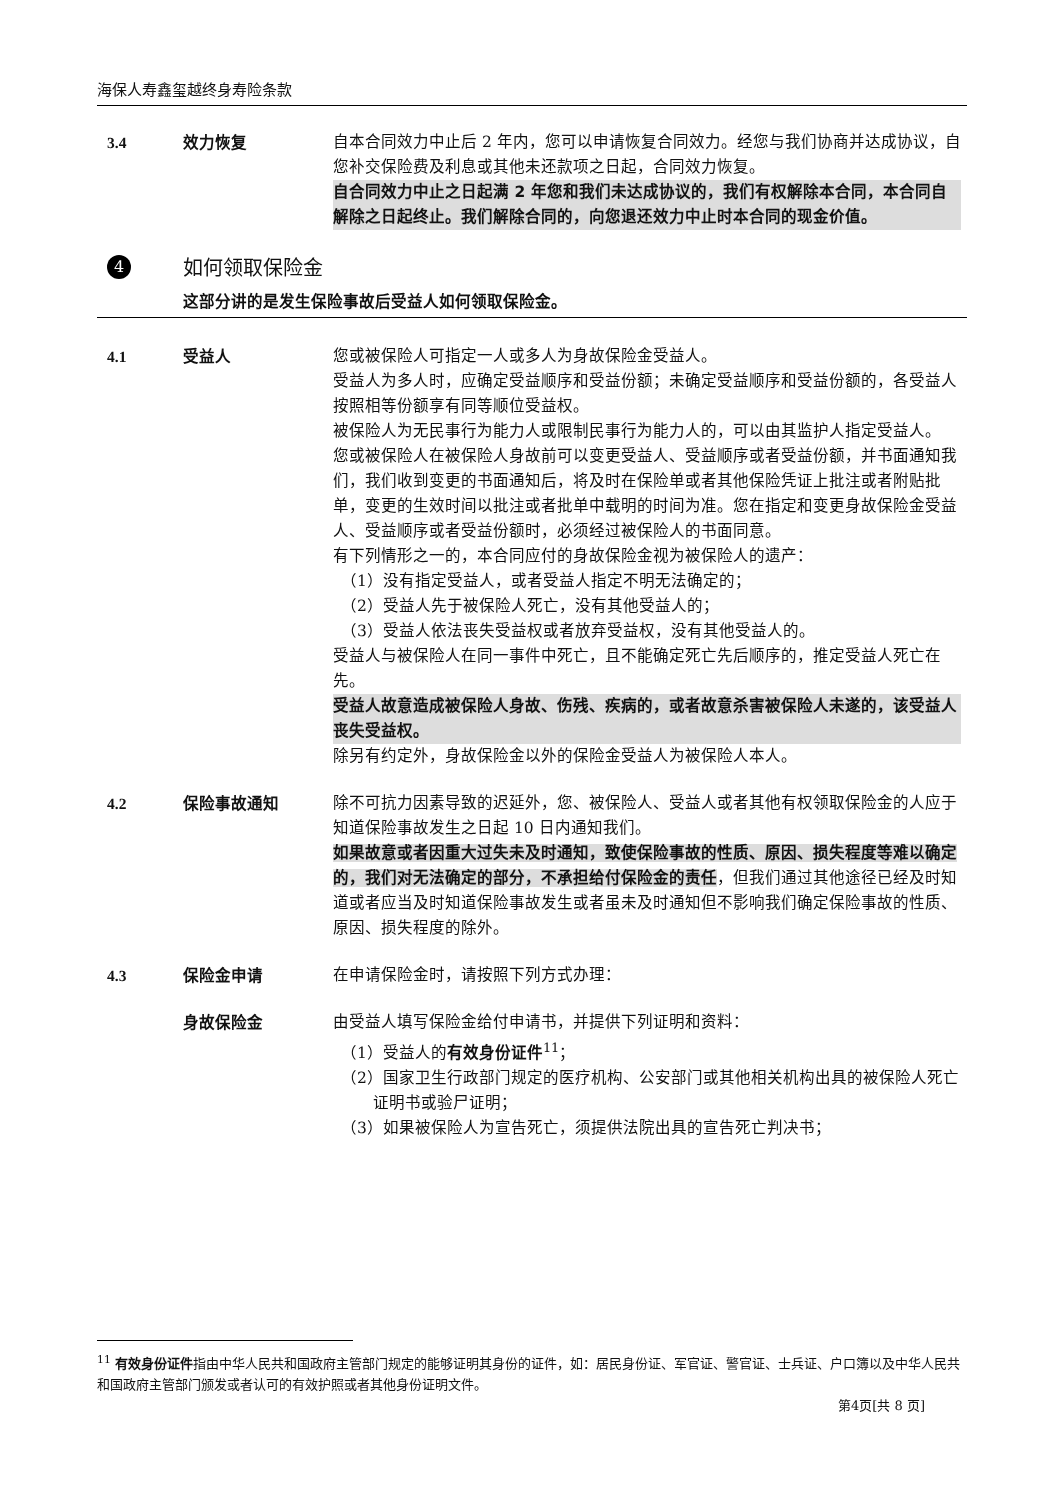海保人寿鑫玺越终身寿险条款
3.4 效力恢复 自本合同效力中止后 2 年内，您可以申请恢复合同效力。经您与我们协商并达成协议，自您补交保险费及利息或其他未还款项之日起，合同效力恢复。
自合同效力中止之日起满 2 年您和我们未达成协议的，我们有权解除本合同，本合同自解除之日起终止。我们解除合同的，向您退还效力中止时本合同的现金价值。
4
如何领取保险金
这部分讲的是发生保险事故后受益人如何领取保险金。
4.1 受益人 您或被保险人可指定一人或多人为身故保险金受益人。
受益人为多人时，应确定受益顺序和受益份额；未确定受益顺序和受益份额的，各受益人按照相等份额享有同等顺位受益权。
被保险人为无民事行为能力人或限制民事行为能力人的，可以由其监护人指定受益人。
您或被保险人在被保险人身故前可以变更受益人、受益顺序或者受益份额，并书面通知我们，我们收到变更的书面通知后，将及时在保险单或者其他保险凭证上批注或者附贴批单，变更的生效时间以批注或者批单中载明的时间为准。您在指定和变更身故保险金受益人、受益顺序或者受益份额时，必须经过被保险人的书面同意。
有下列情形之一的，本合同应付的身故保险金视为被保险人的遗产：
（1）没有指定受益人，或者受益人指定不明无法确定的；
（2）受益人先于被保险人死亡，没有其他受益人的；
（3）受益人依法丧失受益权或者放弃受益权，没有其他受益人的。
受益人与被保险人在同一事件中死亡，且不能确定死亡先后顺序的，推定受益人死亡在先。
受益人故意造成被保险人身故、伤残、疾病的，或者故意杀害被保险人未遂的，该受益人丧失受益权。
除另有约定外，身故保险金以外的保险金受益人为被保险人本人。
4.2 保险事故通知 除不可抗力因素导致的迟延外，您、被保险人、受益人或者其他有权领取保险金的人应于知道保险事故发生之日起 10 日内通知我们。
如果故意或者因重大过失未及时通知，致使保险事故的性质、原因、损失程度等难以确定的，我们对无法确定的部分，不承担给付保险金的责任，但我们通过其他途径已经及时知道或者应当及时知道保险事故发生或者虽未及时通知但不影响我们确定保险事故的性质、原因、损失程度的除外。
4.3 保险金申请 在申请保险金时，请按照下列方式办理：
身故保险金 由受益人填写保险金给付申请书，并提供下列证明和资料：
（1）受益人的有效身份证件<sup>11</sup>；
（2）国家卫生行政部门规定的医疗机构、公安部门或其他相关机构出具的被保险人死亡证明书或验尸证明；
（3）如果被保险人为宣告死亡，须提供法院出具的宣告死亡判决书；
<sup>11</sup> 有效身份证件指由中华人民共和国政府主管部门规定的能够证明其身份的证件，如：居民身份证、军官证、警官证、士兵证、户口簿以及中华人民共和国政府主管部门颁发或者认可的有效护照或者其他身份证明文件。
第4页[共 8 页]